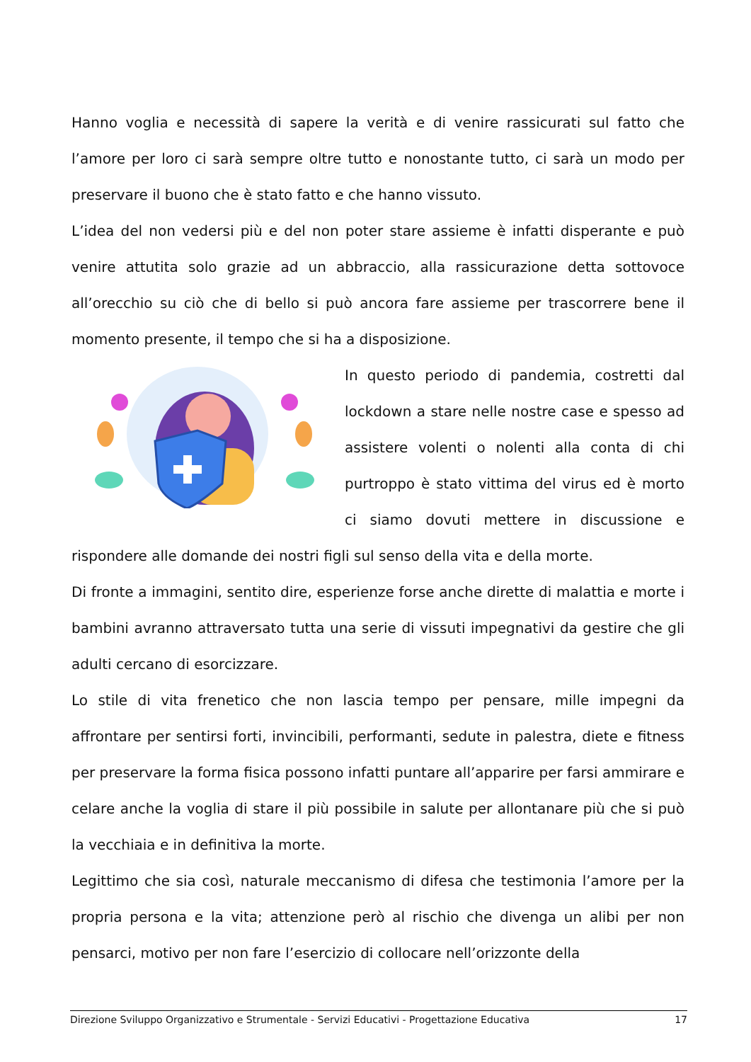Hanno voglia e necessità di sapere la verità e di venire rassicurati sul fatto che l’amore per loro ci sarà sempre oltre tutto e nonostante tutto, ci sarà un modo per preservare il buono che è stato fatto e che hanno vissuto.
L’idea del non vedersi più e del non poter stare assieme è infatti disperante e può venire attutita solo grazie ad un abbraccio, alla rassicurazione detta sottovoce all’orecchio su ciò che di bello si può ancora fare assieme per trascorrere bene il momento presente, il tempo che si ha a disposizione.
In questo periodo di pandemia, costretti dal lockdown a stare nelle nostre case e spesso ad assistere volenti o nolenti alla conta di chi purtroppo è stato vittima del virus ed è morto ci siamo dovuti mettere in discussione e rispondere alle domande dei nostri figli sul senso della vita e della morte.
Di fronte a immagini, sentito dire, esperienze forse anche dirette di malattia e morte i bambini avranno attraversato tutta una serie di vissuti impegnativi da gestire che gli adulti cercano di esorcizzare.
Lo stile di vita frenetico che non lascia tempo per pensare, mille impegni da affrontare per sentirsi forti, invincibili, performanti, sedute in palestra, diete e fitness per preservare la forma fisica possono infatti puntare all’apparire per farsi ammirare e celare anche la voglia di stare il più possibile in salute per allontanare più che si può la vecchiaia e in definitiva la morte.
Legittimo che sia così, naturale meccanismo di difesa che testimonia l’amore per la propria persona e la vita; attenzione però al rischio che divenga un alibi per non pensarci, motivo per non fare l’esercizio di collocare nell’orizzonte della
Direzione Sviluppo Organizzativo e Strumentale - Servizi Educativi - Progettazione Educativa 17